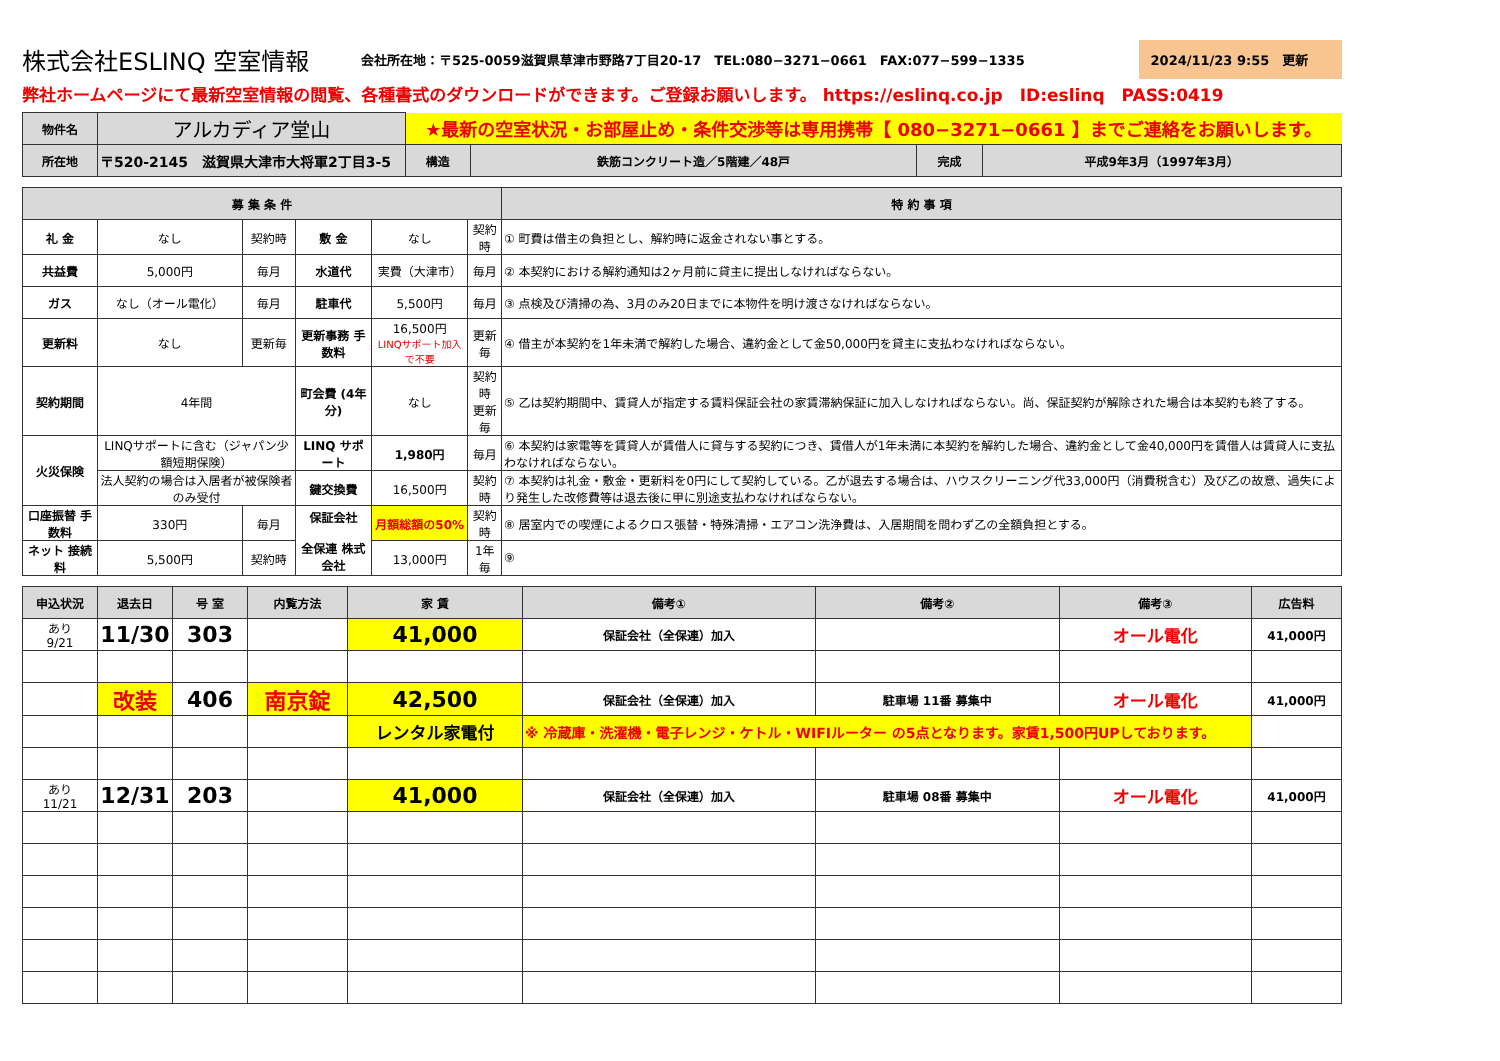株式会社ESLINQ 空室情報
会社所在地：〒525-0059滋賀県草津市野路7丁目20-17　TEL:080−3271−0661　FAX:077−599−1335
2024/11/23 9:55　更新
弊社ホームページにて最新空室情報の閲覧、各種書式のダウンロードができます。ご登録お願いします。 https://eslinq.co.jp　ID:eslinq　PASS:0419
| 物件名 | アルカディア堂山 | ★最新の空室状況・お部屋止め・条件交渉等は専用携帯【 080−3271−0661 】までご連絡をお願いします。 | | | |
| 所在地 | 〒520-2145 滋賀県大津市大将軍2丁目3-5 | 構造 | 鉄筋コンクリート造／5階建／48戸 | 完成 | 平成9年3月（1997年3月） |
| 募 集 条 件 | | | | | | 特 約 事 項 |
| --- | --- | --- | --- | --- | --- | --- |
| 礼 金 | なし | 契約時 | 敷 金 | なし | 契約時 | ① 町費は借主の負担とし、解約時に返金されない事とする。 |
| 共益費 | 5,000円 | 毎月 | 水道代 | 実費（大津市） | 毎月 | ② 本契約における解約通知は2ヶ月前に貸主に提出しなければならない。 |
| ガス | なし（オール電化） | 毎月 | 駐車代 | 5,500円 | 毎月 | ③ 点検及び清掃の為、3月のみ20日までに本物件を明け渡さなければならない。 |
| 更新料 | なし | 更新毎 | 更新事務 手数料 | 16,500円 LINQサポート加入で不要 | 更新毎 | ④ 借主が本契約を1年未満で解約した場合、違約金として金50,000円を貸主に支払わなければならない。 |
| 契約期間 | 4年間 | | 町会費 (4年分) | なし | 契約時 更新毎 | ⑤ 乙は契約期間中、賃貸人が指定する賃料保証会社の家賃滞納保証に加入しなければならない。尚、保証契約が解除された場合は本契約も終了する。 |
| 火災保険 | LINQサポートに含む（ジャパン少額短期保険） | | LINQ サポート | 1,980円 | 毎月 | ⑥ 本契約は家電等を賃貸人が賃借人に貸与する契約につき、賃借人が1年未満に本契約を解約した場合、違約金として金40,000円を賃借人は賃貸人に支払わなければならない。 |
| | 法人契約の場合は入居者が被保険者のみ受付 | | 鍵交換費 | 16,500円 | 契約時 | ⑦ 本契約は礼金・敷金・更新料を0円にして契約している。乙が退去する場合は、ハウスクリーニング代33,000円（消費税含む）及び乙の故意、過失により発生した改修費等は退去後に甲に別途支払わなければならない。 |
| 口座振替 手数料 | 330円 | 毎月 | 保証会社 全保連 株式会社 | 月額総額の50% | 契約時 | ⑧ 居室内での喫煙によるクロス張替・特殊清掃・エアコン洗浄費は、入居期間を問わず乙の全額負担とする。 |
| ネット 接続料 | 5,500円 | 契約時 | | 13,000円 | 1年毎 | ⑨ |
| 申込状況 | 退去日 | 号 室 | 内覧方法 | 家 賃 | 備考① | 備考② | 備考③ | 広告料 |
| --- | --- | --- | --- | --- | --- | --- | --- | --- |
| あり 9/21 | 11/30 | 303 | | 41,000 | 保証会社（全保連）加入 | | オール電化 | 41,000円 |
| | 改装 | 406 | 南京錠 | 42,500 | 保証会社（全保連）加入 | 駐車場 11番 募集中 | オール電化 | 41,000円 |
| | | | | レンタル家電付 | ※ 冷蔵庫・洗濯機・電子レンジ・ケトル・WIFIルーター の5点となります。家賃1,500円UPしております。 | | | |
| あり 11/21 | 12/31 | 203 | | 41,000 | 保証会社（全保連）加入 | 駐車場 08番 募集中 | オール電化 | 41,000円 |